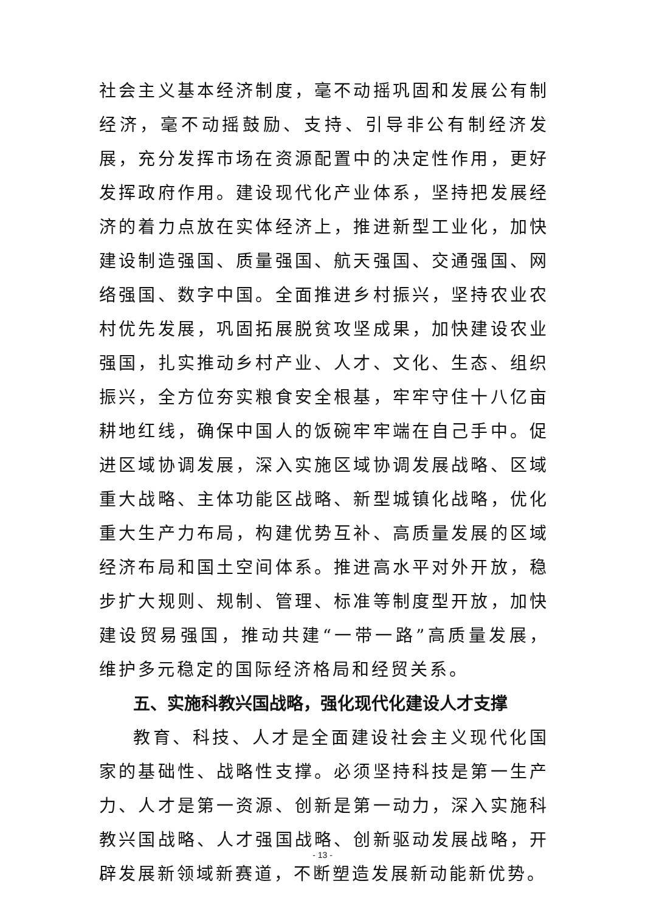社会主义基本经济制度，毫不动摇巩固和发展公有制经济，毫不动摇鼓励、支持、引导非公有制经济发展，充分发挥市场在资源配置中的决定性作用，更好发挥政府作用。建设现代化产业体系，坚持把发展经济的着力点放在实体经济上，推进新型工业化，加快建设制造强国、质量强国、航天强国、交通强国、网络强国、数字中国。全面推进乡村振兴，坚持农业农村优先发展，巩固拓展脱贫攻坚成果，加快建设农业强国，扎实推动乡村产业、人才、文化、生态、组织振兴，全方位夯实粮食安全根基，牢牢守住十八亿亩耕地红线，确保中国人的饭碗牢牢端在自己手中。促进区域协调发展，深入实施区域协调发展战略、区域重大战略、主体功能区战略、新型城镇化战略，优化重大生产力布局，构建优势互补、高质量发展的区域经济布局和国土空间体系。推进高水平对外开放，稳步扩大规则、规制、管理、标准等制度型开放，加快建设贸易强国，推动共建“一带一路”高质量发展，维护多元稳定的国际经济格局和经贸关系。
五、实施科教兴国战略，强化现代化建设人才支撑
教育、科技、人才是全面建设社会主义现代化国家的基础性、战略性支撑。必须坚持科技是第一生产力、人才是第一资源、创新是第一动力，深入实施科教兴国战略、人才强国战略、创新驱动发展战略，开辟发展新领域新赛道，不断塑造发展新动能新优势。
- 13 -